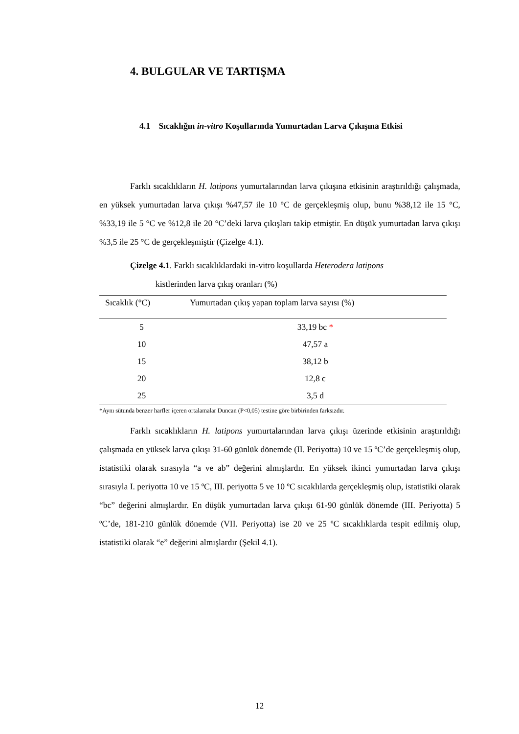4. BULGULAR VE TARTIŞMA
4.1 Sıcaklığın in-vitro Koşullarında Yumurtadan Larva Çıkışına Etkisi
Farklı sıcaklıkların H. latipons yumurtalarından larva çıkışına etkisinin araştırıldığı çalışmada, en yüksek yumurtadan larva çıkışı %47,57 ile 10 °C de gerçekleşmiş olup, bunu %38,12 ile 15 °C, %33,19 ile 5 °C ve %12,8 ile 20 °C’deki larva çıkışları takip etmiştir. En düşük yumurtadan larva çıkışı %3,5 ile 25 °C de gerçekleşmiştir (Çizelge 4.1).
Çizelge 4.1. Farklı sıcaklıklardaki in-vitro koşullarda Heterodera latipons
kistlerinden larva çıkış oranları (%)
| Sıcaklık (°C) | Yumurtadan çıkış yapan toplam larva sayısı (%) |
| --- | --- |
| 5 | 33,19 bc * |
| 10 | 47,57 a |
| 15 | 38,12 b |
| 20 | 12,8 c |
| 25 | 3,5 d |
*Aynı sütunda benzer harfler içeren ortalamalar Duncan (P<0,05) testine göre birbirinden farksızdır.
Farklı sıcaklıkların H. latipons yumurtalarından larva çıkışı üzerinde etkisinin araştırıldığı çalışmada en yüksek larva çıkışı 31-60 günlük dönemde (II. Periyotta) 10 ve 15 ºC’de gerçekleşmiş olup, istatistiki olarak sırasıyla “a ve ab” değerini almışlardır. En yüksek ikinci yumurtadan larva çıkışı sırasıyla I. periyotta 10 ve 15 ºC, III. periyotta 5 ve 10 ºC sıcaklılarda gerçekleşmiş olup, istatistiki olarak “bc” değerini almışlardır. En düşük yumurtadan larva çıkışı 61-90 günlük dönemde (III. Periyotta) 5 ºC’de, 181-210 günlük dönemde (VII. Periyotta) ise 20 ve 25 ºC sıcaklıklarda tespit edilmiş olup, istatistiki olarak “e” değerini almışlardır (Şekil 4.1).
12